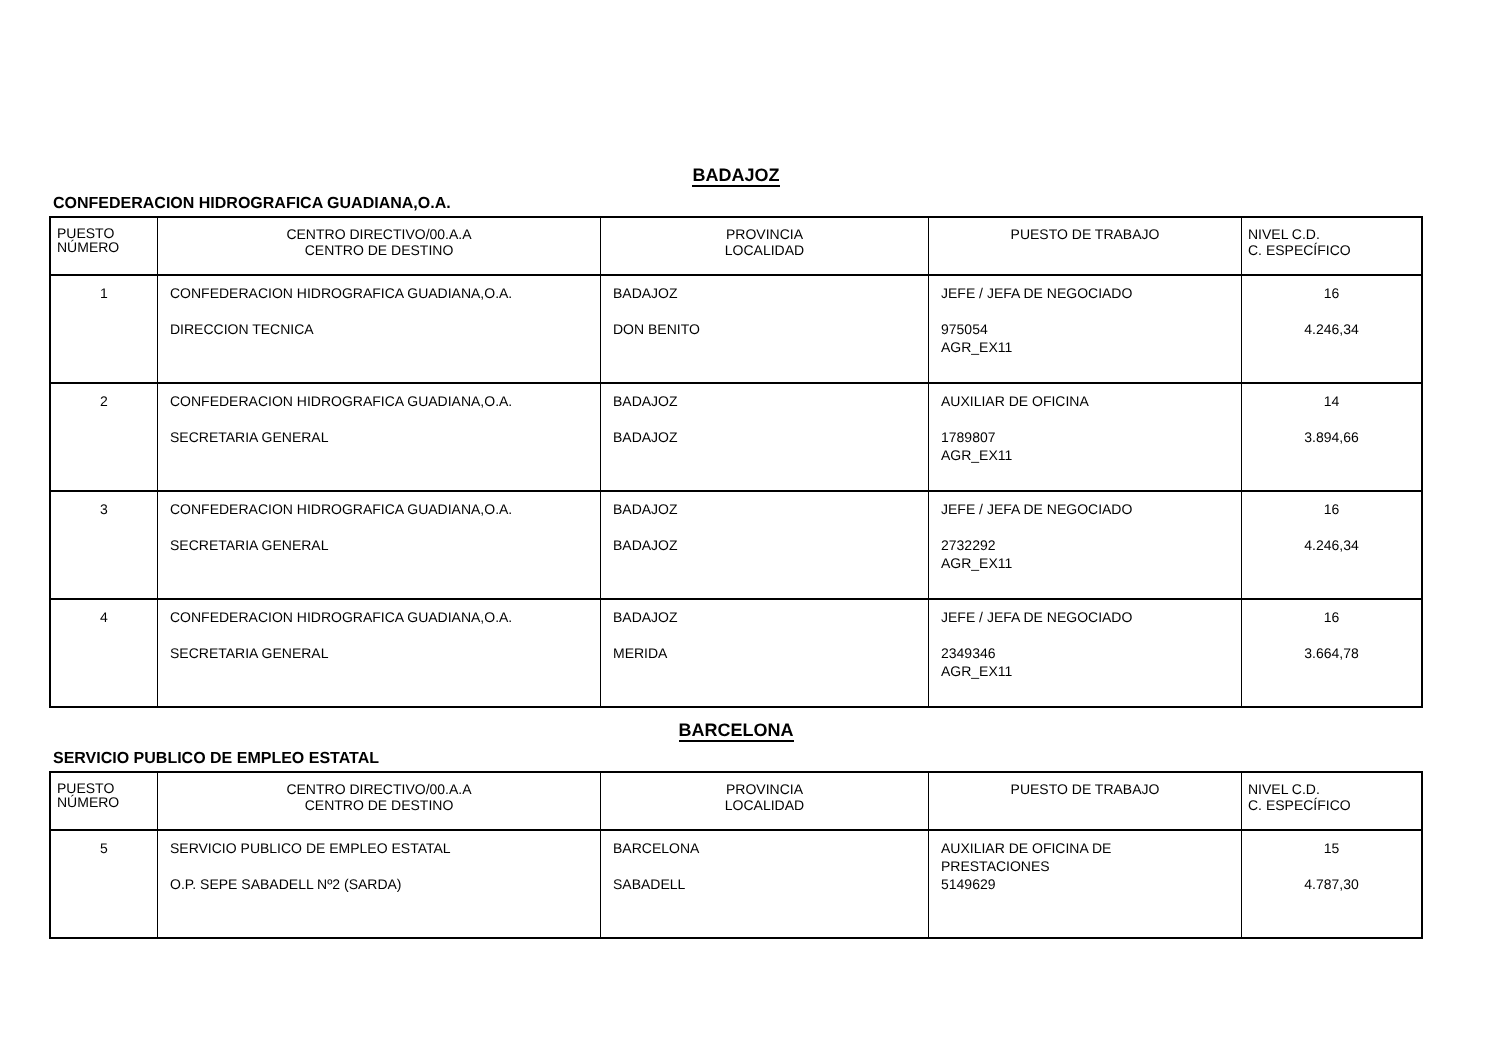BADAJOZ
CONFEDERACION HIDROGRAFICA GUADIANA,O.A.
| PUESTO NÚMERO | CENTRO DIRECTIVO/00.A.A CENTRO DE DESTINO | PROVINCIA LOCALIDAD | PUESTO DE TRABAJO | NIVEL C.D. C. ESPECÍFICO |
| --- | --- | --- | --- | --- |
| 1 | CONFEDERACION HIDROGRAFICA GUADIANA,O.A. DIRECCION TECNICA | BADAJOZ DON BENITO | JEFE / JEFA DE NEGOCIADO 975054 AGR_EX11 | 16 4.246,34 |
| 2 | CONFEDERACION HIDROGRAFICA GUADIANA,O.A. SECRETARIA GENERAL | BADAJOZ BADAJOZ | AUXILIAR DE OFICINA 1789807 AGR_EX11 | 14 3.894,66 |
| 3 | CONFEDERACION HIDROGRAFICA GUADIANA,O.A. SECRETARIA GENERAL | BADAJOZ BADAJOZ | JEFE / JEFA DE NEGOCIADO 2732292 AGR_EX11 | 16 4.246,34 |
| 4 | CONFEDERACION HIDROGRAFICA GUADIANA,O.A. SECRETARIA GENERAL | BADAJOZ MERIDA | JEFE / JEFA DE NEGOCIADO 2349346 AGR_EX11 | 16 3.664,78 |
BARCELONA
SERVICIO PUBLICO DE EMPLEO ESTATAL
| PUESTO NÚMERO | CENTRO DIRECTIVO/00.A.A CENTRO DE DESTINO | PROVINCIA LOCALIDAD | PUESTO DE TRABAJO | NIVEL C.D. C. ESPECÍFICO |
| --- | --- | --- | --- | --- |
| 5 | SERVICIO PUBLICO DE EMPLEO ESTATAL O.P. SEPE SABADELL Nº2 (SARDA) | BARCELONA SABADELL | AUXILIAR DE OFICINA DE PRESTACIONES 5149629 | 15 4.787,30 |